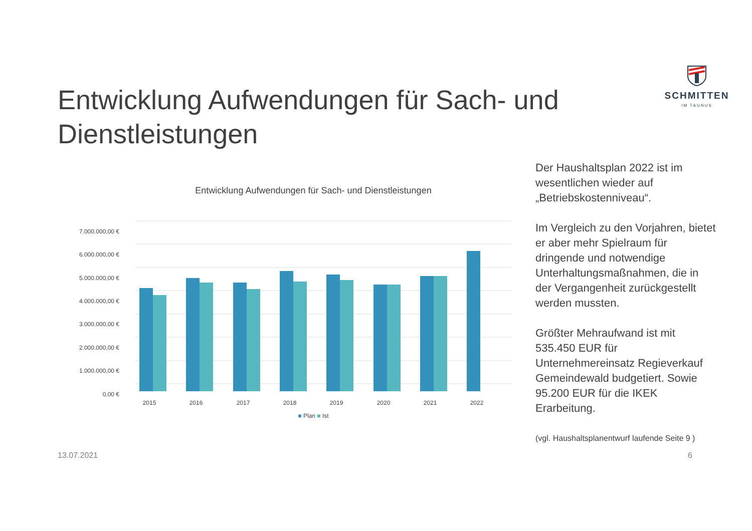SCHMITTEN
IM TAUNUS
Entwicklung Aufwendungen für Sach- und Dienstleistungen
Entwicklung Aufwendungen für Sach- und Dienstleistungen
7.000.000,00 €
6.000.000,00 €
5.000.000,00 €
4.000.000,00 €
3.000.000,00 €
2.000.000,00 €
1.000.000,00 €
0,00 €
2015
2016
2017
2018
2019
2020
2021
2022
■ Plan ■ Ist
Der Haushaltsplan 2022 ist im wesentlichen wieder auf „Betriebskostenniveau“.
Im Vergleich zu den Vorjahren, bietet er aber mehr Spielraum für dringende und notwendige Unterhaltungsmaßnahmen, die in der Vergangenheit zurückgestellt werden mussten.
Größter Mehraufwand ist mit 535.450 EUR für Unternehmereinsatz Regieverkauf Gemeindewald budgetiert. Sowie 95.200 EUR für die IKEK Erarbeitung.
(vgl. Haushaltsplanentwurf laufende Seite 9 )
13.07.2021 6